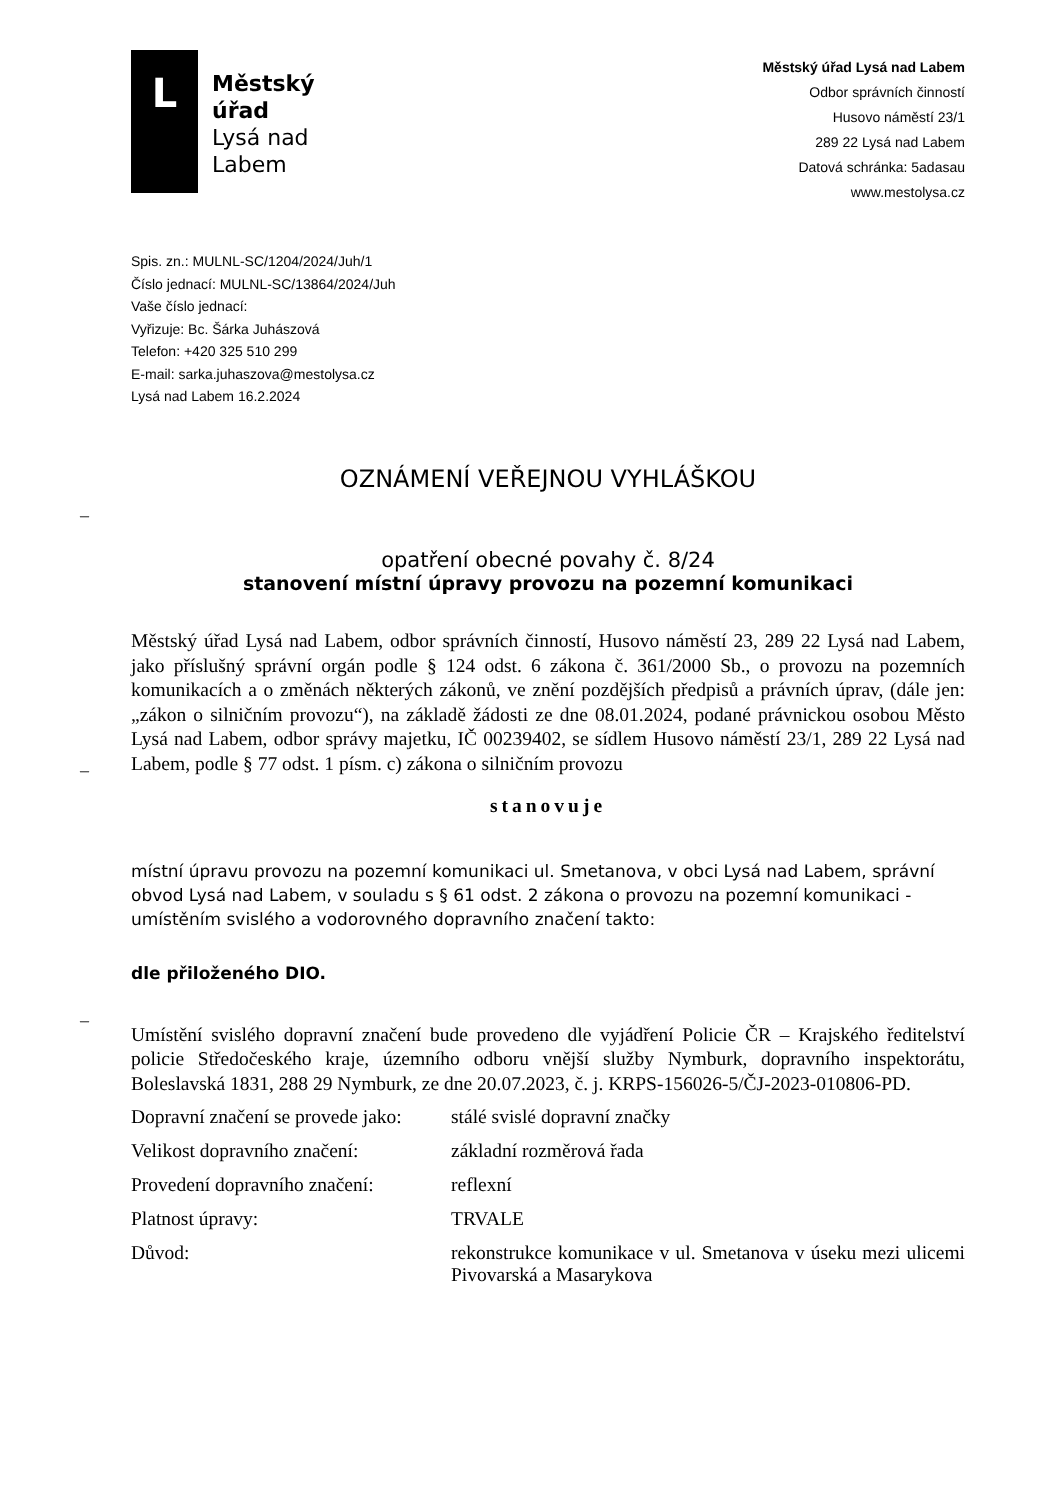L
Městský
úřad
Lysá nad
Labem
Městský úřad Lysá nad Labem
Odbor správních činností
Husovo náměstí 23/1
289 22 Lysá nad Labem
Datová schránka: 5adasau
www.mestolysa.cz
Spis. zn.: MULNL-SC/1204/2024/Juh/1
Číslo jednací: MULNL-SC/13864/2024/Juh
Vaše číslo jednací:
Vyřizuje: Bc. Šárka Juhászová
Telefon: +420 325 510 299
E-mail: sarka.juhaszova@mestolysa.cz
Lysá nad Labem 16.2.2024
–
–
–
OZNÁMENÍ VEŘEJNOU VYHLÁŠKOU
opatření obecné povahy č. 8/24
stanovení místní úpravy provozu na pozemní komunikaci
Městský úřad Lysá nad Labem, odbor správních činností, Husovo náměstí 23, 289 22 Lysá nad Labem, jako příslušný správní orgán podle § 124 odst. 6 zákona č. 361/2000 Sb., o provozu na pozemních komunikacích a o změnách některých zákonů, ve znění pozdějších předpisů a právních úprav, (dále jen: „zákon o silničním provozu“), na základě žádosti ze dne 08.01.2024, podané právnickou osobou Město Lysá nad Labem, odbor správy majetku, IČ 00239402, se sídlem Husovo náměstí 23/1, 289 22 Lysá nad Labem, podle § 77 odst. 1 písm. c) zákona o silničním provozu
stanovuje
místní úpravu provozu na pozemní komunikaci ul. Smetanova, v obci Lysá nad Labem, správní obvod Lysá nad Labem, v souladu s § 61 odst. 2 zákona o provozu na pozemní komunikaci - umístěním svislého a vodorovného dopravního značení takto:
dle přiloženého DIO.
Umístění svislého dopravní značení bude provedeno dle vyjádření Policie ČR – Krajského ředitelství policie Středočeského kraje, územního odboru vnější služby Nymburk, dopravního inspektorátu, Boleslavská 1831, 288 29 Nymburk, ze dne 20.07.2023, č. j. KRPS-156026-5/ČJ-2023-010806-PD.
| Dopravní značení se provede jako: | stálé svislé dopravní značky |
| Velikost dopravního značení: | základní rozměrová řada |
| Provedení dopravního značení: | reflexní |
| Platnost úpravy: | TRVALE |
| Důvod: | rekonstrukce komunikace v ul. Smetanova v úseku mezi ulicemi Pivovarská a Masarykova |